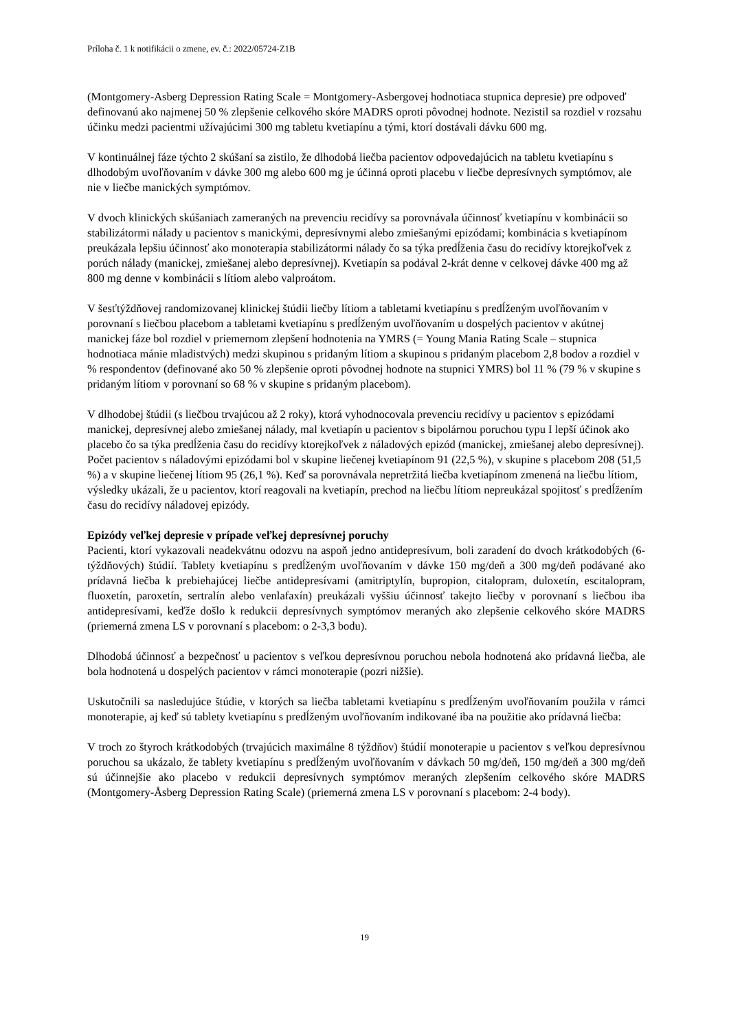Príloha č. 1 k notifikácii o zmene, ev. č.: 2022/05724-Z1B
(Montgomery-Asberg Depression Rating Scale = Montgomery-Asbergovej hodnotiaca stupnica depresie) pre odpoveď definovanú ako najmenej 50 % zlepšenie celkového skóre MADRS oproti pôvodnej hodnote. Nezistil sa rozdiel v rozsahu účinku medzi pacientmi užívajúcimi 300 mg tabletu kvetiapínu a tými, ktorí dostávali dávku 600 mg.
V kontinuálnej fáze týchto 2 skúšaní sa zistilo, že dlhodobá liečba pacientov odpovedajúcich na tabletu kvetiapínu s dlhodobým uvoľňovaním v dávke 300 mg alebo 600 mg je účinná oproti placebu v liečbe depresívnych symptómov, ale nie v liečbe manických symptómov.
V dvoch klinických skúšaniach zameraných na prevenciu recidívy sa porovnávala účinnosť kvetiapínu v kombinácii so stabilizátormi nálady u pacientov s manickými, depresívnymi alebo zmiešanými epizódami; kombinácia s kvetiapínom preukázala lepšiu účinnosť ako monoterapia stabilizátormi nálady čo sa týka predĺženia času do recidívy ktorejkoľvek z porúch nálady (manickej, zmiešanej alebo depresívnej). Kvetiapín sa podával 2-krát denne v celkovej dávke 400 mg až 800 mg denne v kombinácii s lítiom alebo valproátom.
V šesťtýždňovej randomizovanej klinickej štúdii liečby lítiom a tabletami kvetiapínu s predĺženým uvoľňovaním v porovnaní s liečbou placebom a tabletami kvetiapínu s predĺženým uvoľňovaním u dospelých pacientov v akútnej manickej fáze bol rozdiel v priemernom zlepšení hodnotenia na YMRS (= Young Mania Rating Scale – stupnica hodnotiaca mánie mladistvých) medzi skupinou s pridaným lítiom a skupinou s pridaným placebom 2,8 bodov a rozdiel v % respondentov (definované ako 50 % zlepšenie oproti pôvodnej hodnote na stupnici YMRS) bol 11 % (79 % v skupine s pridaným lítiom v porovnaní so 68 % v skupine s pridaným placebom).
V dlhodobej štúdii (s liečbou trvajúcou až 2 roky), ktorá vyhodnocovala prevenciu recidívy u pacientov s epizódami manickej, depresívnej alebo zmiešanej nálady, mal kvetiapín u pacientov s bipolárnou poruchou typu I lepší účinok ako placebo čo sa týka predĺženia času do recidívy ktorejkoľvek z náladových epizód (manickej, zmiešanej alebo depresívnej). Počet pacientov s náladovými epizódami bol v skupine liečenej kvetiapínom 91 (22,5 %), v skupine s placebom 208 (51,5 %) a v skupine liečenej lítiom 95 (26,1 %). Keď sa porovnávala nepretržitá liečba kvetiapínom zmenená na liečbu lítiom, výsledky ukázali, že u pacientov, ktorí reagovali na kvetiapín, prechod na liečbu lítiom nepreukázal spojitosť s predĺžením času do recidívy náladovej epizódy.
Epizódy veľkej depresie v prípade veľkej depresívnej poruchy
Pacienti, ktorí vykazovali neadekvátnu odozvu na aspoň jedno antidepresívum, boli zaradení do dvoch krátkodobých (6-týždňových) štúdií. Tablety kvetiapínu s predĺženým uvoľňovaním v dávke 150 mg/deň a 300 mg/deň podávané ako prídavná liečba k prebiehajúcej liečbe antidepresívami (amitriptylín, bupropion, citalopram, duloxetín, escitalopram, fluoxetín, paroxetín, sertralín alebo venlafaxín) preukázali vyššiu účinnosť takejto liečby v porovnaní s liečbou iba antidepresívami, keďže došlo k redukcii depresívnych symptómov meraných ako zlepšenie celkového skóre MADRS (priemerná zmena LS v porovnaní s placebom: o 2-3,3 bodu).
Dlhodobá účinnosť a bezpečnosť u pacientov s veľkou depresívnou poruchou nebola hodnotená ako prídavná liečba, ale bola hodnotená u dospelých pacientov v rámci monoterapie (pozri nižšie).
Uskutočnili sa nasledujúce štúdie, v ktorých sa liečba tabletami kvetiapínu s predĺženým uvoľňovaním použila v rámci monoterapie, aj keď sú tablety kvetiapínu s predĺženým uvoľňovaním indikované iba na použitie ako prídavná liečba:
V troch zo štyroch krátkodobých (trvajúcich maximálne 8 týždňov) štúdií monoterapie u pacientov s veľkou depresívnou poruchou sa ukázalo, že tablety kvetiapínu s predĺženým uvoľňovaním v dávkach 50 mg/deň, 150 mg/deň a 300 mg/deň sú účinnejšie ako placebo v redukcii depresívnych symptómov meraných zlepšením celkového skóre MADRS (Montgomery-Åsberg Depression Rating Scale) (priemerná zmena LS v porovnaní s placebom: 2-4 body).
19